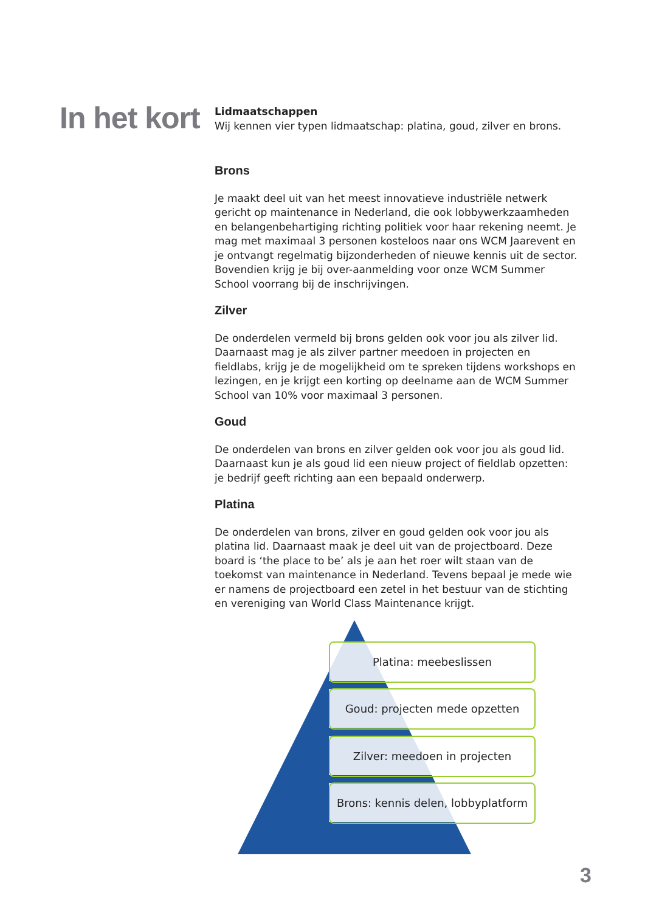In het kort
Lidmaatschappen
Wij kennen vier typen lidmaatschap: platina, goud, zilver en brons.
Brons
Je maakt deel uit van het meest innovatieve industriële netwerk gericht op maintenance in Nederland, die ook lobbywerkzaamheden en belangenbehartiging richting politiek voor haar rekening neemt. Je mag met maximaal 3 personen kosteloos naar ons WCM Jaarevent en je ontvangt regelmatig bijzonderheden of nieuwe kennis uit de sector. Bovendien krijg je bij over-aanmelding voor onze WCM Summer School voorrang bij de inschrijvingen.
Zilver
De onderdelen vermeld bij brons gelden ook voor jou als zilver lid. Daarnaast mag je als zilver partner meedoen in projecten en fieldlabs, krijg je de mogelijkheid om te spreken tijdens workshops en lezingen, en je krijgt een korting op deelname aan de WCM Summer School van 10% voor maximaal 3 personen.
Goud
De onderdelen van brons en zilver gelden ook voor jou als goud lid. Daarnaast kun je als goud lid een nieuw project of fieldlab opzetten: je bedrijf geeft richting aan een bepaald onderwerp.
Platina
De onderdelen van brons, zilver en goud gelden ook voor jou als platina lid. Daarnaast maak je deel uit van de projectboard. Deze board is ‘the place to be’ als je aan het roer wilt staan van de toekomst van maintenance in Nederland. Tevens bepaal je mede wie er namens de projectboard een zetel in het bestuur van de stichting en vereniging van World Class Maintenance krijgt.
Platina: meebeslissen
Goud: projecten mede opzetten
Zilver: meedoen in projecten
Brons: kennis delen, lobbyplatform
3